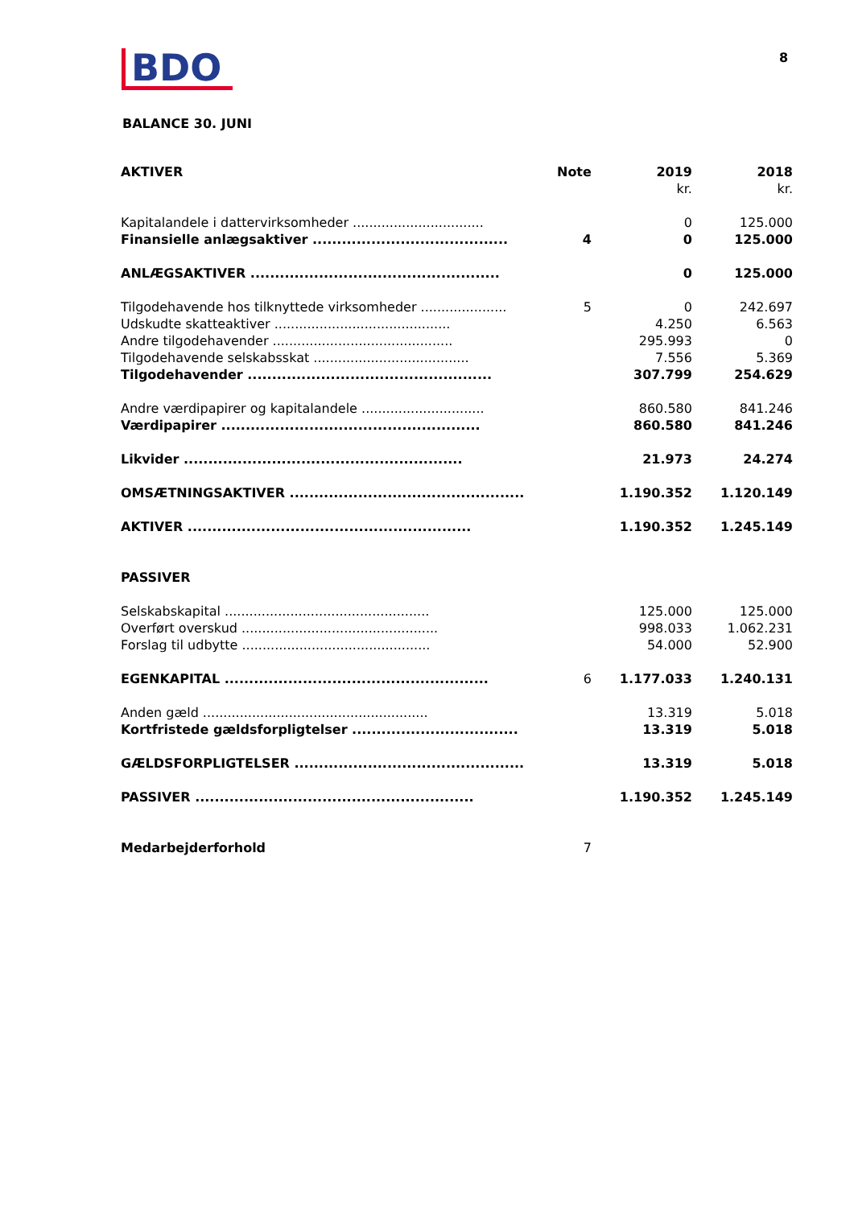BDO
8
BALANCE 30. JUNI
| AKTIVER | Note | 2019 | 2018 |
| --- | --- | --- | --- |
| | | kr. | kr. |
| Kapitalandele i dattervirksomheder ................................ | | 0 | 125.000 |
| Finansielle anlægsaktiver ........................................ | 4 | 0 | 125.000 |
| ANLÆGSAKTIVER ................................................... | | 0 | 125.000 |
| Tilgodehavende hos tilknyttede virksomheder ..................... | 5 | 0 | 242.697 |
| Udskudte skatteaktiver ........................................... | | 4.250 | 6.563 |
| Andre tilgodehavender ............................................ | | 295.993 | 0 |
| Tilgodehavende selskabsskat ...................................... | | 7.556 | 5.369 |
| Tilgodehavender .................................................. | | 307.799 | 254.629 |
| Andre værdipapirer og kapitalandele .............................. | | 860.580 | 841.246 |
| Værdipapirer ..................................................... | | 860.580 | 841.246 |
| Likvider ......................................................... | | 21.973 | 24.274 |
| OMSÆTNINGSAKTIVER ................................................ | | 1.190.352 | 1.120.149 |
| AKTIVER .......................................................... | | 1.190.352 | 1.245.149 |
| PASSIVER | | | |
| Selskabskapital .................................................. | | 125.000 | 125.000 |
| Overført overskud ................................................ | | 998.033 | 1.062.231 |
| Forslag til udbytte .............................................. | | 54.000 | 52.900 |
| EGENKAPITAL ...................................................... | 6 | 1.177.033 | 1.240.131 |
| Anden gæld ....................................................... | | 13.319 | 5.018 |
| Kortfristede gældsforpligtelser .................................. | | 13.319 | 5.018 |
| GÆLDSFORPLIGTELSER ............................................... | | 13.319 | 5.018 |
| PASSIVER ......................................................... | | 1.190.352 | 1.245.149 |
| Medarbejderforhold | 7 | | |